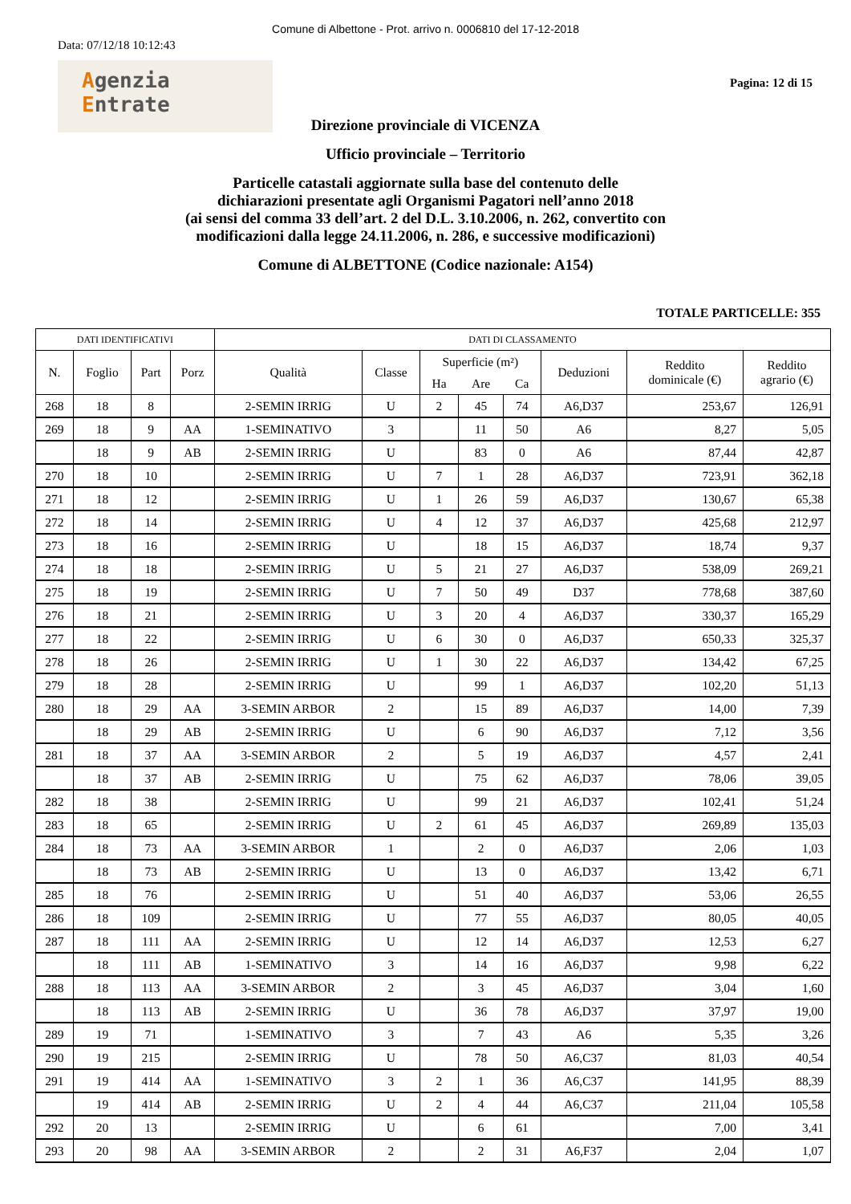Comune di Albettone - Prot. arrivo n. 0006810 del 17-12-2018
Data: 07/12/18 10:12:43
Agenzia
Entrate
Pagina: 12 di 15
Direzione provinciale di VICENZA
Ufficio provinciale – Territorio
Particelle catastali aggiornate sulla base del contenuto delle
dichiarazioni presentate agli Organismi Pagatori nell’anno 2018
(ai sensi del comma 33 dell’art. 2 del D.L. 3.10.2006, n. 262, convertito con
modificazioni dalla legge 24.11.2006, n. 286, e successive modificazioni)
Comune di ALBETTONE (Codice nazionale: A154)
TOTALE PARTICELLE: 355
| DATI IDENTIFICATIVI | | | | DATI DI CLASSAMENTO | | | | | | | |
| --- | --- | --- | --- | --- | --- | --- | --- | --- | --- | --- | --- |
| N. | Foglio | Part | Porz | Qualità | Classe | Superficie (m²) | | | Deduzioni | Reddito dominicale (€) | Reddito agrario (€) |
| | | | | | | Ha | Are | Ca | | | |
| 268 | 18 | 8 | | 2-SEMIN IRRIG | U | 2 | 45 | 74 | A6,D37 | 253,67 | 126,91 |
| 269 | 18 | 9 | AA | 1-SEMINATIVO | 3 | | 11 | 50 | A6 | 8,27 | 5,05 |
| | 18 | 9 | AB | 2-SEMIN IRRIG | U | | 83 | 0 | A6 | 87,44 | 42,87 |
| 270 | 18 | 10 | | 2-SEMIN IRRIG | U | 7 | 1 | 28 | A6,D37 | 723,91 | 362,18 |
| 271 | 18 | 12 | | 2-SEMIN IRRIG | U | 1 | 26 | 59 | A6,D37 | 130,67 | 65,38 |
| 272 | 18 | 14 | | 2-SEMIN IRRIG | U | 4 | 12 | 37 | A6,D37 | 425,68 | 212,97 |
| 273 | 18 | 16 | | 2-SEMIN IRRIG | U | | 18 | 15 | A6,D37 | 18,74 | 9,37 |
| 274 | 18 | 18 | | 2-SEMIN IRRIG | U | 5 | 21 | 27 | A6,D37 | 538,09 | 269,21 |
| 275 | 18 | 19 | | 2-SEMIN IRRIG | U | 7 | 50 | 49 | D37 | 778,68 | 387,60 |
| 276 | 18 | 21 | | 2-SEMIN IRRIG | U | 3 | 20 | 4 | A6,D37 | 330,37 | 165,29 |
| 277 | 18 | 22 | | 2-SEMIN IRRIG | U | 6 | 30 | 0 | A6,D37 | 650,33 | 325,37 |
| 278 | 18 | 26 | | 2-SEMIN IRRIG | U | 1 | 30 | 22 | A6,D37 | 134,42 | 67,25 |
| 279 | 18 | 28 | | 2-SEMIN IRRIG | U | | 99 | 1 | A6,D37 | 102,20 | 51,13 |
| 280 | 18 | 29 | AA | 3-SEMIN ARBOR | 2 | | 15 | 89 | A6,D37 | 14,00 | 7,39 |
| | 18 | 29 | AB | 2-SEMIN IRRIG | U | | 6 | 90 | A6,D37 | 7,12 | 3,56 |
| 281 | 18 | 37 | AA | 3-SEMIN ARBOR | 2 | | 5 | 19 | A6,D37 | 4,57 | 2,41 |
| | 18 | 37 | AB | 2-SEMIN IRRIG | U | | 75 | 62 | A6,D37 | 78,06 | 39,05 |
| 282 | 18 | 38 | | 2-SEMIN IRRIG | U | | 99 | 21 | A6,D37 | 102,41 | 51,24 |
| 283 | 18 | 65 | | 2-SEMIN IRRIG | U | 2 | 61 | 45 | A6,D37 | 269,89 | 135,03 |
| 284 | 18 | 73 | AA | 3-SEMIN ARBOR | 1 | | 2 | 0 | A6,D37 | 2,06 | 1,03 |
| | 18 | 73 | AB | 2-SEMIN IRRIG | U | | 13 | 0 | A6,D37 | 13,42 | 6,71 |
| 285 | 18 | 76 | | 2-SEMIN IRRIG | U | | 51 | 40 | A6,D37 | 53,06 | 26,55 |
| 286 | 18 | 109 | | 2-SEMIN IRRIG | U | | 77 | 55 | A6,D37 | 80,05 | 40,05 |
| 287 | 18 | 111 | AA | 2-SEMIN IRRIG | U | | 12 | 14 | A6,D37 | 12,53 | 6,27 |
| | 18 | 111 | AB | 1-SEMINATIVO | 3 | | 14 | 16 | A6,D37 | 9,98 | 6,22 |
| 288 | 18 | 113 | AA | 3-SEMIN ARBOR | 2 | | 3 | 45 | A6,D37 | 3,04 | 1,60 |
| | 18 | 113 | AB | 2-SEMIN IRRIG | U | | 36 | 78 | A6,D37 | 37,97 | 19,00 |
| 289 | 19 | 71 | | 1-SEMINATIVO | 3 | | 7 | 43 | A6 | 5,35 | 3,26 |
| 290 | 19 | 215 | | 2-SEMIN IRRIG | U | | 78 | 50 | A6,C37 | 81,03 | 40,54 |
| 291 | 19 | 414 | AA | 1-SEMINATIVO | 3 | 2 | 1 | 36 | A6,C37 | 141,95 | 88,39 |
| | 19 | 414 | AB | 2-SEMIN IRRIG | U | 2 | 4 | 44 | A6,C37 | 211,04 | 105,58 |
| 292 | 20 | 13 | | 2-SEMIN IRRIG | U | | 6 | 61 | | 7,00 | 3,41 |
| 293 | 20 | 98 | AA | 3-SEMIN ARBOR | 2 | | 2 | 31 | A6,F37 | 2,04 | 1,07 |